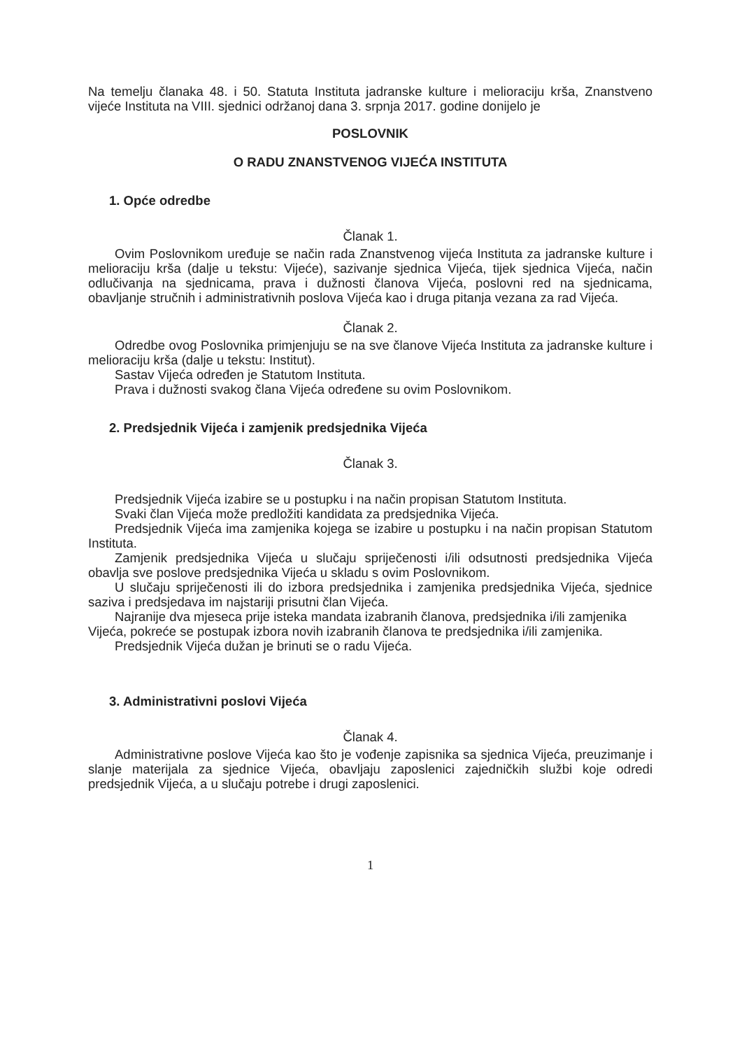Na temelju članaka 48. i 50. Statuta Instituta jadranske kulture i melioraciju krša, Znanstveno vijeće Instituta na VIII. sjednici održanoj dana 3. srpnja 2017. godine donijelo je
POSLOVNIK
O RADU ZNANSTVENOG VIJEĆA INSTITUTA
1. Opće odredbe
Članak 1.
Ovim Poslovnikom uređuje se način rada Znanstvenog vijeća Instituta za jadranske kulture i melioraciju krša (dalje u tekstu: Vijeće), sazivanje sjednica Vijeća, tijek sjednica Vijeća, način odlučivanja na sjednicama, prava i dužnosti članova Vijeća, poslovni red na sjednicama, obavljanje stručnih i administrativnih poslova Vijeća kao i druga pitanja vezana za rad Vijeća.
Članak 2.
Odredbe ovog Poslovnika primjenjuju se na sve članove Vijeća Instituta za jadranske kulture i melioraciju krša (dalje u tekstu: Institut).
Sastav Vijeća određen je Statutom Instituta.
Prava i dužnosti svakog člana Vijeća određene su ovim Poslovnikom.
2. Predsjednik Vijeća i zamjenik predsjednika Vijeća
Članak 3.
Predsjednik Vijeća izabire se u postupku i na način propisan Statutom Instituta.
Svaki član Vijeća može predložiti kandidata za predsjednika Vijeća.
Predsjednik Vijeća ima zamjenika kojega se izabire u postupku i na način propisan Statutom Instituta.
Zamjenik predsjednika Vijeća u slučaju spriječenosti i/ili odsutnosti predsjednika Vijeća obavlja sve poslove predsjednika Vijeća u skladu s ovim Poslovnikom.
U slučaju spriječenosti ili do izbora predsjednika i zamjenika predsjednika Vijeća, sjednice saziva i predsjedava im najstariji prisutni član Vijeća.
Najranije dva mjeseca prije isteka mandata izabranih članova, predsjednika i/ili zamjenika Vijeća, pokreće se postupak izbora novih izabranih članova te predsjednika i/ili zamjenika.
Predsjednik Vijeća dužan je brinuti se o radu Vijeća.
3. Administrativni poslovi Vijeća
Članak 4.
Administrativne poslove Vijeća kao što je vođenje zapisnika sa sjednica Vijeća, preuzimanje i slanje materijala za sjednice Vijeća, obavljaju zaposlenici zajedničkih službi koje odredi predsjednik Vijeća, a u slučaju potrebe i drugi zaposlenici.
1